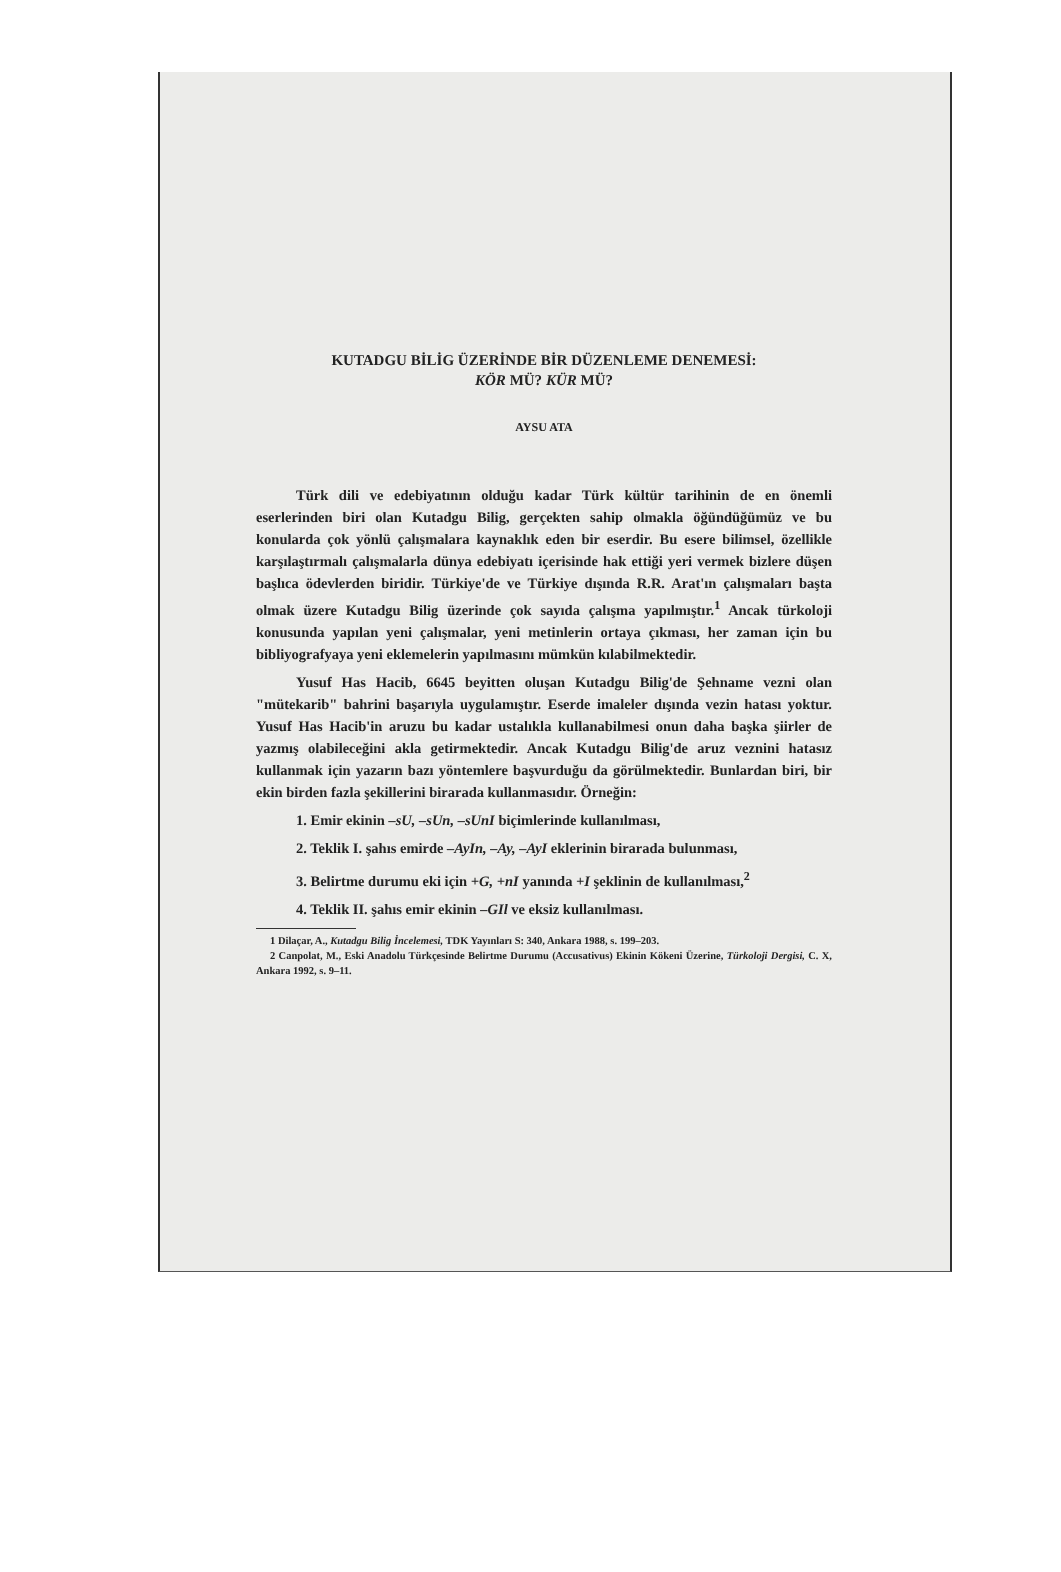KUTADGU BİLİG ÜZERİNDE BİR DÜZENLEME DENEMESİ:
KÖR MÜ? KÜR MÜ?
AYSU ATA
Türk dili ve edebiyatının olduğu kadar Türk kültür tarihinin de en önemli eserlerinden biri olan Kutadgu Bilig, gerçekten sahip olmakla öğündüğümüz ve bu konularda çok yönlü çalışmalara kaynaklık eden bir eserdir. Bu esere bilimsel, özellikle karşılaştırmalı çalışmalarla dünya edebiyatı içerisinde hak ettiği yeri vermek bizlere düşen başlıca ödevlerden biridir. Türkiye'de ve Türkiye dışında R.R. Arat'ın çalışmaları başta olmak üzere Kutadgu Bilig üzerinde çok sayıda çalışma yapılmıştır.<sup>1</sup> Ancak türkoloji konusunda yapılan yeni çalışmalar, yeni metinlerin ortaya çıkması, her zaman için bu bibliyografyaya yeni eklemelerin yapılmasını mümkün kılabilmektedir.
Yusuf Has Hacib, 6645 beyitten oluşan Kutadgu Bilig'de Şehname vezni olan "mütekarib" bahrini başarıyla uygulamıştır. Eserde imaleler dışında vezin hatası yoktur. Yusuf Has Hacib'in aruzu bu kadar ustalıkla kullanabilmesi onun daha başka şiirler de yazmış olabileceğini akla getirmektedir. Ancak Kutadgu Bilig'de aruz veznini hatasız kullanmak için yazarın bazı yöntemlere başvurduğu da görülmektedir. Bunlardan biri, bir ekin birden fazla şekillerini birarada kullanmasıdır. Örneğin:
1. Emir ekinin –sU, –sUn, –sUnI biçimlerinde kullanılması,
2. Teklik I. şahıs emirde –AyIn, –Ay, –AyI eklerinin birarada bulunması,
3. Belirtme durumu eki için +G, +nI yanında +I şeklinin de kullanılması,<sup>2</sup>
4. Teklik II. şahıs emir ekinin –GIl ve eksiz kullanılması.
1 Dilaçar, A., Kutadgu Bilig İncelemesi, TDK Yayınları S: 340, Ankara 1988, s. 199–203.
2 Canpolat, M., Eski Anadolu Türkçesinde Belirtme Durumu (Accusativus) Ekinin Kökeni Üzerine, Türkoloji Dergisi, C. X, Ankara 1992, s. 9–11.